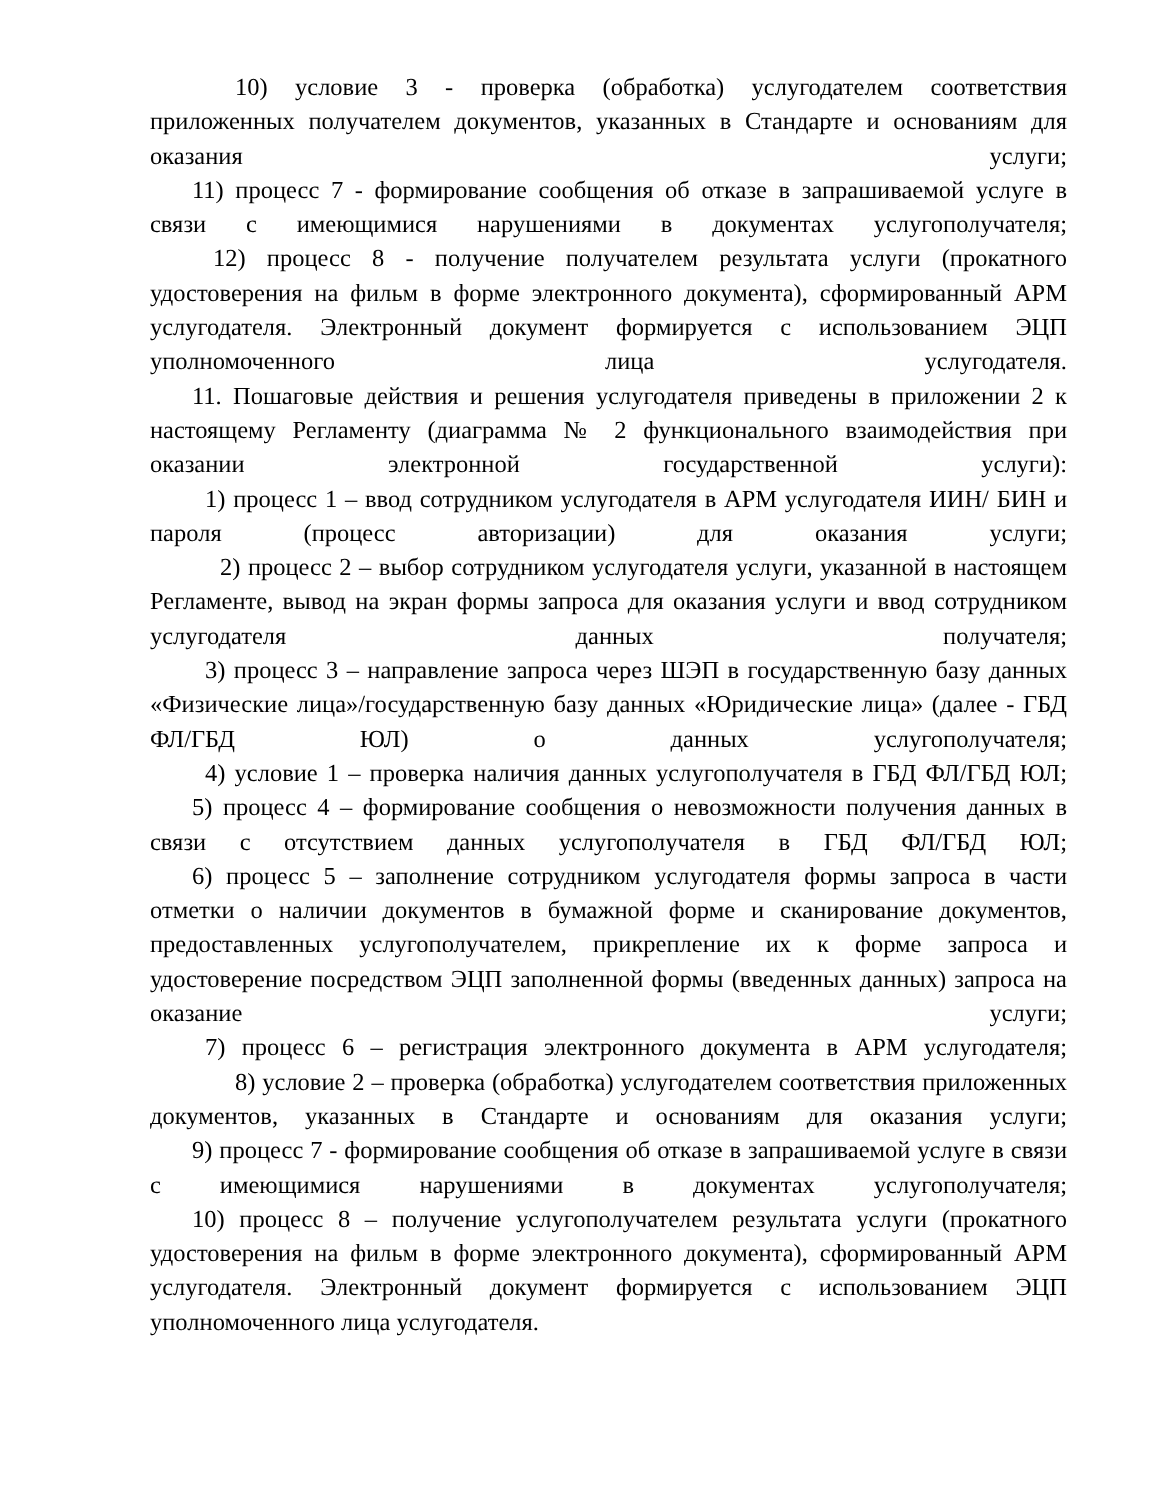10) условие 3 - проверка (обработка) услугодателем соответствия приложенных получателем документов, указанных в Стандарте и основаниям для оказания услуги;
11) процесс 7 - формирование сообщения об отказе в запрашиваемой услуге в связи с имеющимися нарушениями в документах услугополучателя;
12) процесс 8 - получение получателем результата услуги (прокатного удостоверения на фильм в форме электронного документа), сформированный АРМ услугодателя. Электронный документ формируется с использованием ЭЦП уполномоченного лица услугодателя.
11. Пошаговые действия и решения услугодателя приведены в приложении 2 к настоящему Регламенту (диаграмма № 2 функционального взаимодействия при оказании электронной государственной услуги):
1) процесс 1 – ввод сотрудником услугодателя в АРМ услугодателя ИИН/ БИН и пароля (процесс авторизации) для оказания услуги;
2) процесс 2 – выбор сотрудником услугодателя услуги, указанной в настоящем Регламенте, вывод на экран формы запроса для оказания услуги и ввод сотрудником услугодателя данных получателя;
3) процесс 3 – направление запроса через ШЭП в государственную базу данных «Физические лица»/государственную базу данных «Юридические лица» (далее - ГБД ФЛ/ГБД ЮЛ) о данных услугополучателя;
4) условие 1 – проверка наличия данных услугополучателя в ГБД ФЛ/ГБД ЮЛ;
5) процесс 4 – формирование сообщения о невозможности получения данных в связи с отсутствием данных услугополучателя в ГБД ФЛ/ГБД ЮЛ;
6) процесс 5 – заполнение сотрудником услугодателя формы запроса в части отметки о наличии документов в бумажной форме и сканирование документов, предоставленных услугополучателем, прикрепление их к форме запроса и удостоверение посредством ЭЦП заполненной формы (введенных данных) запроса на оказание услуги;
7) процесс 6 – регистрация электронного документа в АРМ услугодателя;
8) условие 2 – проверка (обработка) услугодателем соответствия приложенных документов, указанных в Стандарте и основаниям для оказания услуги;
9) процесс 7 - формирование сообщения об отказе в запрашиваемой услуге в связи с имеющимися нарушениями в документах услугополучателя;
10) процесс 8 – получение услугополучателем результата услуги (прокатного удостоверения на фильм в форме электронного документа), сформированный АРМ услугодателя. Электронный документ формируется с использованием ЭЦП уполномоченного лица услугодателя.